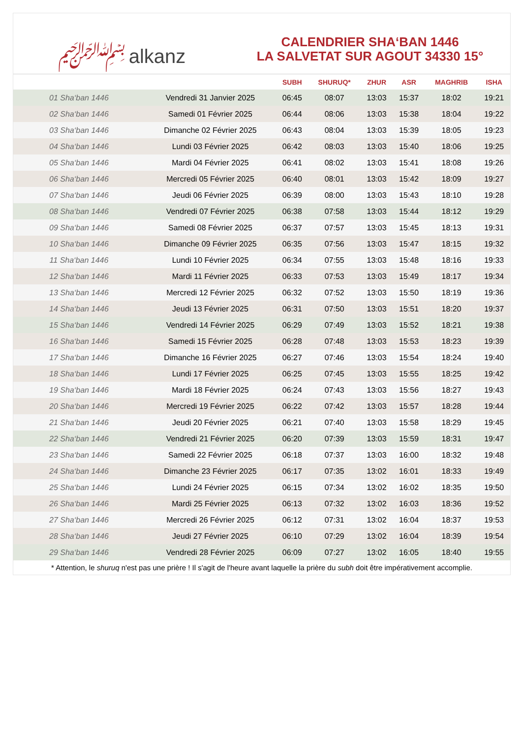﷽ alkanz
CALENDRIER SHA‘BAN 1446
LA SALVETAT SUR AGOUT 34330 15°
| | | SUBH | SHURUQ* | ZHUR | ASR | MAGHRIB | ISHA |
| --- | --- | --- | --- | --- | --- | --- | --- |
| 01 Sha‘ban 1446 | Vendredi 31 Janvier 2025 | 06:45 | 08:07 | 13:03 | 15:37 | 18:02 | 19:21 |
| 02 Sha‘ban 1446 | Samedi 01 Février 2025 | 06:44 | 08:06 | 13:03 | 15:38 | 18:04 | 19:22 |
| 03 Sha‘ban 1446 | Dimanche 02 Février 2025 | 06:43 | 08:04 | 13:03 | 15:39 | 18:05 | 19:23 |
| 04 Sha‘ban 1446 | Lundi 03 Février 2025 | 06:42 | 08:03 | 13:03 | 15:40 | 18:06 | 19:25 |
| 05 Sha‘ban 1446 | Mardi 04 Février 2025 | 06:41 | 08:02 | 13:03 | 15:41 | 18:08 | 19:26 |
| 06 Sha‘ban 1446 | Mercredi 05 Février 2025 | 06:40 | 08:01 | 13:03 | 15:42 | 18:09 | 19:27 |
| 07 Sha‘ban 1446 | Jeudi 06 Février 2025 | 06:39 | 08:00 | 13:03 | 15:43 | 18:10 | 19:28 |
| 08 Sha‘ban 1446 | Vendredi 07 Février 2025 | 06:38 | 07:58 | 13:03 | 15:44 | 18:12 | 19:29 |
| 09 Sha‘ban 1446 | Samedi 08 Février 2025 | 06:37 | 07:57 | 13:03 | 15:45 | 18:13 | 19:31 |
| 10 Sha‘ban 1446 | Dimanche 09 Février 2025 | 06:35 | 07:56 | 13:03 | 15:47 | 18:15 | 19:32 |
| 11 Sha‘ban 1446 | Lundi 10 Février 2025 | 06:34 | 07:55 | 13:03 | 15:48 | 18:16 | 19:33 |
| 12 Sha‘ban 1446 | Mardi 11 Février 2025 | 06:33 | 07:53 | 13:03 | 15:49 | 18:17 | 19:34 |
| 13 Sha‘ban 1446 | Mercredi 12 Février 2025 | 06:32 | 07:52 | 13:03 | 15:50 | 18:19 | 19:36 |
| 14 Sha‘ban 1446 | Jeudi 13 Février 2025 | 06:31 | 07:50 | 13:03 | 15:51 | 18:20 | 19:37 |
| 15 Sha‘ban 1446 | Vendredi 14 Février 2025 | 06:29 | 07:49 | 13:03 | 15:52 | 18:21 | 19:38 |
| 16 Sha‘ban 1446 | Samedi 15 Février 2025 | 06:28 | 07:48 | 13:03 | 15:53 | 18:23 | 19:39 |
| 17 Sha‘ban 1446 | Dimanche 16 Février 2025 | 06:27 | 07:46 | 13:03 | 15:54 | 18:24 | 19:40 |
| 18 Sha‘ban 1446 | Lundi 17 Février 2025 | 06:25 | 07:45 | 13:03 | 15:55 | 18:25 | 19:42 |
| 19 Sha‘ban 1446 | Mardi 18 Février 2025 | 06:24 | 07:43 | 13:03 | 15:56 | 18:27 | 19:43 |
| 20 Sha‘ban 1446 | Mercredi 19 Février 2025 | 06:22 | 07:42 | 13:03 | 15:57 | 18:28 | 19:44 |
| 21 Sha‘ban 1446 | Jeudi 20 Février 2025 | 06:21 | 07:40 | 13:03 | 15:58 | 18:29 | 19:45 |
| 22 Sha‘ban 1446 | Vendredi 21 Février 2025 | 06:20 | 07:39 | 13:03 | 15:59 | 18:31 | 19:47 |
| 23 Sha‘ban 1446 | Samedi 22 Février 2025 | 06:18 | 07:37 | 13:03 | 16:00 | 18:32 | 19:48 |
| 24 Sha‘ban 1446 | Dimanche 23 Février 2025 | 06:17 | 07:35 | 13:02 | 16:01 | 18:33 | 19:49 |
| 25 Sha‘ban 1446 | Lundi 24 Février 2025 | 06:15 | 07:34 | 13:02 | 16:02 | 18:35 | 19:50 |
| 26 Sha‘ban 1446 | Mardi 25 Février 2025 | 06:13 | 07:32 | 13:02 | 16:03 | 18:36 | 19:52 |
| 27 Sha‘ban 1446 | Mercredi 26 Février 2025 | 06:12 | 07:31 | 13:02 | 16:04 | 18:37 | 19:53 |
| 28 Sha‘ban 1446 | Jeudi 27 Février 2025 | 06:10 | 07:29 | 13:02 | 16:04 | 18:39 | 19:54 |
| 29 Sha‘ban 1446 | Vendredi 28 Février 2025 | 06:09 | 07:27 | 13:02 | 16:05 | 18:40 | 19:55 |
* Attention, le shuruq n'est pas une prière ! Il s'agit de l'heure avant laquelle la prière du subh doit être impérativement accomplie.